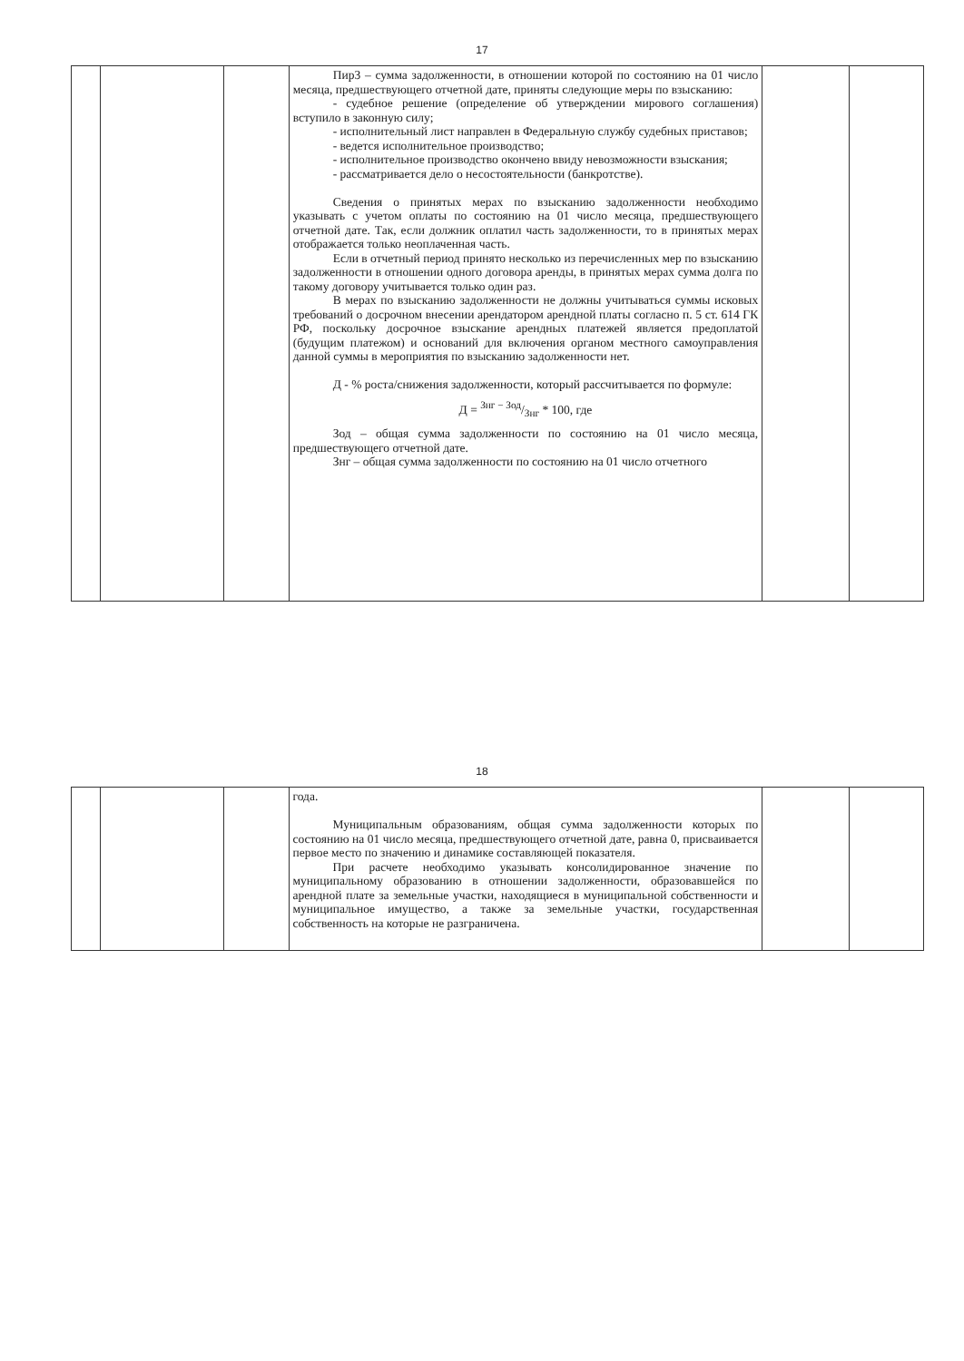17
| | | | Пир3 – сумма задолженности, в отношении которой по состоянию на 01 число месяца, предшествующего отчетной дате, приняты следующие меры по взысканию: - судебное решение (определение об утверждении мирового соглашения) вступило в законную силу; - исполнительный лист направлен в Федеральную службу судебных приставов; - ведется исполнительное производство; - исполнительное производство окончено ввиду невозможности взыскания; - рассматривается дело о несостоятельности (банкротстве). Сведения о принятых мерах по взысканию задолженности необходимо указывать с учетом оплаты по состоянию на 01 число месяца, предшествующего отчетной дате. Так, если должник оплатил часть задолженности, то в принятых мерах отображается только неоплаченная часть. Если в отчетный период принято несколько из перечисленных мер по взысканию задолженности в отношении одного договора аренды, в принятых мерах сумма долга по такому договору учитывается только один раз. В мерах по взысканию задолженности не должны учитываться суммы исковых требований о досрочном внесении арендатором арендной платы согласно п. 5 ст. 614 ГК РФ, поскольку досрочное взыскание арендных платежей является предоплатой (будущим платежом) и оснований для включения органом местного самоуправления данной суммы в мероприятия по взысканию задолженности нет. Д - % роста/снижения задолженности, который рассчитывается по формуле: Д = Знг − Зод/Знг * 100, где Зод – общая сумма задолженности по состоянию на 01 число месяца, предшествующего отчетной дате. Знг – общая сумма задолженности по состоянию на 01 число отчетного | | |
18
| | | | года. Муниципальным образованиям, общая сумма задолженности которых по состоянию на 01 число месяца, предшествующего отчетной дате, равна 0, присваивается первое место по значению и динамике составляющей показателя. При расчете необходимо указывать консолидированное значение по муниципальному образованию в отношении задолженности, образовавшейся по арендной плате за земельные участки, находящиеся в муниципальной собственности и муниципальное имущество, а также за земельные участки, государственная собственность на которые не разграничена. | | |